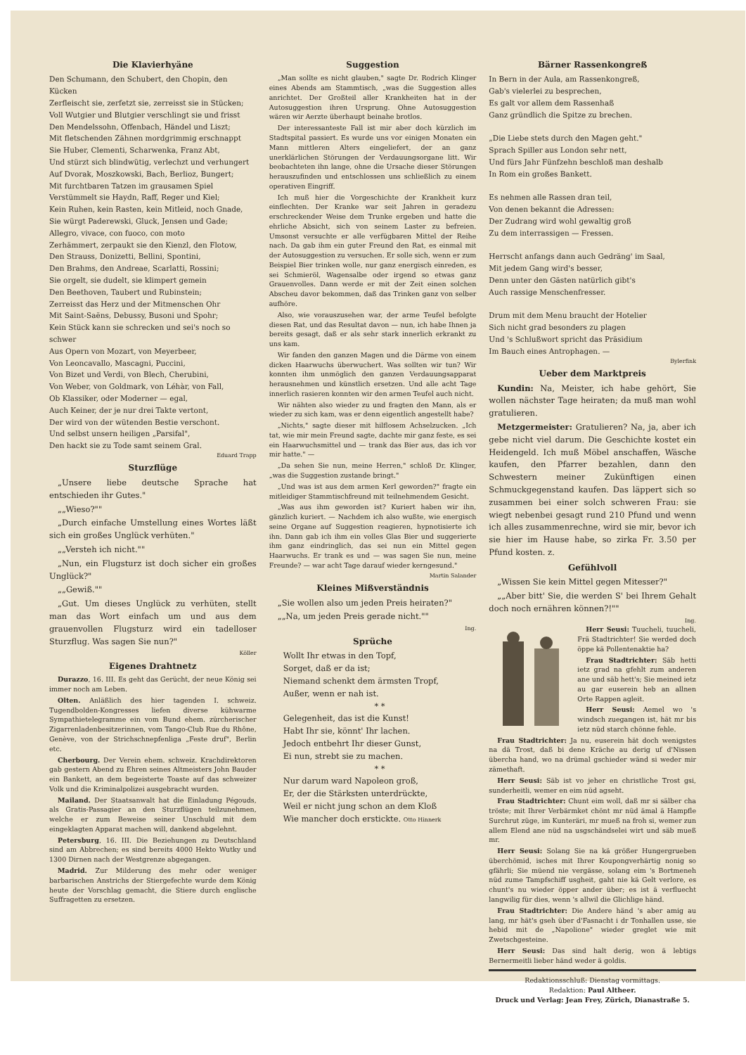Die Klavierhyäne
Den Schumann, den Schubert, den Chopin, den Kücken
Zerfleischt sie, zerfetzt sie, zerreisst sie in Stücken;
Voll Wutgier und Blutgier verschlingt sie und frisst
Den Mendelssohn, Offenbach, Händel und Liszt;
Mit fletschenden Zähnen mordgrimmig erschnappt
Sie Huber, Clementi, Scharwenka, Franz Abt,
Und stürzt sich blindwütig, verlechzt und verhungert
Auf Dvorak, Moszkowski, Bach, Berlioz, Bungert;
Mit furchtbaren Tatzen im grausamen Spiel
Verstümmelt sie Haydn, Raff, Reger und Kiel;
Kein Ruhen, kein Rasten, kein Mitleid, noch Gnade,
Sie würgt Paderewski, Gluck, Jensen und Gade;
Allegro, vivace, con fuoco, con moto
Zerhämmert, zerpaukt sie den Kienzl, den Flotow,
Den Strauss, Donizetti, Bellini, Spontini,
Den Brahms, den Andreae, Scarlatti, Rossini;
Sie orgelt, sie dudelt, sie klimpert gemein
Den Beethoven, Taubert und Rubinstein;
Zerreisst das Herz und der Mitmenschen Ohr
Mit Saint-Saëns, Debussy, Busoni und Spohr;
Kein Stück kann sie schrecken und sei's noch so schwer
Aus Opern von Mozart, von Meyerbeer,
Von Leoncavallo, Mascagni, Puccini,
Von Bizet und Verdi, von Blech, Cherubini,
Von Weber, von Goldmark, von Léhàr, von Fall,
Ob Klassiker, oder Moderner — egal,
Auch Keiner, der je nur drei Takte vertont,
Der wird von der wütenden Bestie verschont.
Und selbst unsern heiligen „Parsifal",
Den hackt sie zu Tode samt seinem Gral.
Eduard Trapp
Sturzflüge
„Unsere liebe deutsche Sprache hat entschieden ihr Gutes."
„„Wieso?""
„Durch einfache Umstellung eines Wortes läßt sich ein großes Unglück verhüten."
„„Versteh ich nicht.""
„Nun, ein Flugsturz ist doch sicher ein großes Unglück?"
„„Gewiß.""
„Gut. Um dieses Unglück zu verhüten, stellt man das Wort einfach um und aus dem grauenvollen Flugsturz wird ein tadelloser Sturzflug. Was sagen Sie nun?"
Köller
Eigenes Drahtnetz
Durazzo, 16. III. Es geht das Gerücht, der neue König sei immer noch am Leben.
Olten. Anläßlich des hier tagenden I. schweiz. Tugendbolden-Kongresses liefen diverse kühwarme Sympathietelegramme ein vom Bund ehem. zürcherischer Zigarrenladenbesitzerinnen, vom Tango-Club Rue du Rhône, Genève, von der Strichschnepfenliga „Feste druf", Berlin etc.
Cherbourg. Der Verein ehem. schweiz. Krachdirektoren gab gestern Abend zu Ehren seines Altmeisters John Bauder ein Bankett, an dem begeisterte Toaste auf das schweizer Volk und die Kriminalpolizei ausgebracht wurden.
Mailand. Der Staatsanwalt hat die Einladung Pégouds, als Gratis-Passagier an den Sturzflügen teilzunehmen, welche er zum Beweise seiner Unschuld mit dem eingeklagten Apparat machen will, dankend abgelehnt.
Petersburg, 16. III. Die Beziehungen zu Deutschland sind am Abbrechen; es sind bereits 4000 Hekto Wutky und 1300 Dirnen nach der Westgrenze abgegangen.
Madrid. Zur Milderung des mehr oder weniger barbarischen Anstrichs der Stiergefechte wurde dem König heute der Vorschlag gemacht, die Stiere durch englische Suffragetten zu ersetzen.
Suggestion
„Man sollte es nicht glauben," sagte Dr. Rodrich Klinger eines Abends am Stammtisch, „was die Suggestion alles anrichtet. Der Großteil aller Krankheiten hat in der Autosuggestion ihren Ursprung. Ohne Autosuggestion wären wir Aerzte überhaupt beinahe brotlos.
Der interessanteste Fall ist mir aber doch kürzlich im Stadtspital passiert. Es wurde uns vor einigen Monaten ein Mann mittleren Alters eingeliefert, der an ganz unerklärlichen Störungen der Verdauungsorgane litt. Wir beobachteten ihn lange, ohne die Ursache dieser Störungen herauszufinden und entschlossen uns schließlich zu einem operativen Eingriff.
Ich muß hier die Vorgeschichte der Krankheit kurz einflechten. Der Kranke war seit Jahren in geradezu erschreckender Weise dem Trunke ergeben und hatte die ehrliche Absicht, sich von seinem Laster zu befreien. Umsonst versuchte er alle verfügbaren Mittel der Reihe nach. Da gab ihm ein guter Freund den Rat, es einmal mit der Autosuggestion zu versuchen. Er solle sich, wenn er zum Beispiel Bier trinken wolle, nur ganz energisch einreden, es sei Schmieröl, Wagensalbe oder irgend so etwas ganz Grauenvolles. Dann werde er mit der Zeit einen solchen Abscheu davor bekommen, daß das Trinken ganz von selber aufhöre.
Also, wie vorauszusehen war, der arme Teufel befolgte diesen Rat, und das Resultat davon — nun, ich habe Ihnen ja bereits gesagt, daß er als sehr stark innerlich erkrankt zu uns kam.
Wir fanden den ganzen Magen und die Därme von einem dicken Haarwuchs überwuchert. Was sollten wir tun? Wir konnten ihm unmöglich den ganzen Verdauungsapparat herausnehmen und künstlich ersetzen. Und alle acht Tage innerlich rasieren konnten wir den armen Teufel auch nicht.
Wir nähten also wieder zu und fragten den Mann, als er wieder zu sich kam, was er denn eigentlich angestellt habe?
„Nichts," sagte dieser mit hilflosem Achselzucken. „Ich tat, wie mir mein Freund sagte, dachte mir ganz feste, es sei ein Haarwuchsmittel und — trank das Bier aus, das ich vor mir hatte." —
„Da sehen Sie nun, meine Herren," schloß Dr. Klinger, „was die Suggestion zustande bringt."
„Und was ist aus dem armen Kerl geworden?" fragte ein mitleidiger Stammtischfreund mit teilnehmendem Gesicht.
„Was aus ihm geworden ist? Kuriert haben wir ihn, gänzlich kuriert. — Nachdem ich also wußte, wie energisch seine Organe auf Suggestion reagieren, hypnotisierte ich ihn. Dann gab ich ihm ein volles Glas Bier und suggerierte ihm ganz eindringlich, das sei nun ein Mittel gegen Haarwuchs. Er trank es und — was sagen Sie nun, meine Freunde? — war acht Tage darauf wieder kerngesund."
Martin Salander
Kleines Mißverständnis
„Sie wollen also um jeden Preis heiraten?"
„„Na, um jeden Preis gerade nicht.""
Ing.
Sprüche
Wollt Ihr etwas in den Topf,
Sorget, daß er da ist;
Niemand schenkt dem ärmsten Tropf,
Außer, wenn er nah ist.
* *
Gelegenheit, das ist die Kunst!
Habt Ihr sie, könnt' Ihr lachen.
Jedoch entbehrt Ihr dieser Gunst,
Ei nun, strebt sie zu machen.
* *
Nur darum ward Napoleon groß,
Er, der die Stärksten unterdrückte,
Weil er nicht jung schon an dem Kloß
Wie mancher doch erstickte. Otto Hinnerk
Bärner Rassenkongreß
In Bern in der Aula, am Rassenkongreß,
Gab's vielerlei zu besprechen,
Es galt vor allem dem Rassenhaß
Ganz gründlich die Spitze zu brechen.
„Die Liebe stets durch den Magen geht."
Sprach Spiller aus London sehr nett,
Und fürs Jahr Fünfzehn beschloß man deshalb
In Rom ein großes Bankett.
Es nehmen alle Rassen dran teil,
Von denen bekannt die Adressen:
Der Zudrang wird wohl gewaltig groß
Zu dem interrassigen — Fressen.
Herrscht anfangs dann auch Gedräng' im Saal,
Mit jedem Gang wird's besser,
Denn unter den Gästen natürlich gibt's
Auch rassige Menschenfresser.
Drum mit dem Menu braucht der Hotelier
Sich nicht grad besonders zu plagen
Und 's Schlußwort spricht das Präsidium
Im Bauch eines Antrophagen. —
Bylerfink
Ueber dem Marktpreis
Kundin: Na, Meister, ich habe gehört, Sie wollen nächster Tage heiraten; da muß man wohl gratulieren.
Metzgermeister: Gratulieren? Na, ja, aber ich gebe nicht viel darum. Die Geschichte kostet ein Heidengeld. Ich muß Möbel anschaffen, Wäsche kaufen, den Pfarrer bezahlen, dann den Schwestern meiner Zukünftigen einen Schmuckgegenstand kaufen. Das läppert sich so zusammen bei einer solch schweren Frau: sie wiegt nebenbei gesagt rund 210 Pfund und wenn ich alles zusammenrechne, wird sie mir, bevor ich sie hier im Hause habe, so zirka Fr. 3.50 per Pfund kosten. z.
Gefühlvoll
„Wissen Sie kein Mittel gegen Mitesser?"
„„Aber bitt' Sie, die werden S' bei Ihrem Gehalt doch noch ernähren können?!""
Ing.
Herr Seusi: Tuucheli, tuucheli, Frä Stadtrichter! Sie werded doch öppe kä Pollentenaktie ha?
Frau Stadtrichter: Säb hetti ietz grad na gfehlt zum anderen ane und säb hett's; Sie meined ietz au gar euserein heb an allnen Orte Rappen agleit.
Herr Seusi: Aemel wo 's windsch zuegangen ist, hät mr bis ietz nüd starch chönne fehle.
Frau Stadtrichter: Ja nu, euserein hät doch wenigstes na dä Trost, daß bi dene Kräche au derig uf d'Nissen übercha hand, wo na drümal gschieder wänd si weder mir zämethaft.
Herr Seusi: Säb ist vo jeher en christliche Trost gsi, sunderheitli, wemer en eim nüd agseht.
Frau Stadtrichter: Chunt eim woll, daß mr si sälber cha tröste; mit Ihrer Verbärmket chönt mr nüd ämal ä Hampfle Surchrut züge, im Kunteräri, mr mueß na froh si, wemer zun allem Elend ane nüd na usgschändselei wirt und säb mueß mr.
Herr Seusi: Solang Sie na kä größer Hungergrueben überchömid, isches mit Ihrer Koupongverhärtig nonig so gfährli; Sie müend nie vergässe, solang eim 's Bortmeneh nüd zume Tampfschiff usgheit, gaht nie kä Gelt verlore, es chunt's nu wieder öpper ander über; es ist ä verfluecht langwilig für dies, wenn 's allwil die Glichlige händ.
Frau Stadtrichter: Die Andere händ 's aber amig au lang, mr hät's gseh über d'Fasnacht i dr Tonhallen usse, sie hebid mit de „Napolione" wieder greglet wie mit Zwetschgesteine.
Herr Seusi: Das sind halt derig, won ä lebtigs Bernermeitli lieber händ weder ä goldis.
Redaktionsschluß: Dienstag vormittags.
Redaktion: Paul Altheer.
Druck und Verlag: Jean Frey, Zürich, Dianastraße 5.